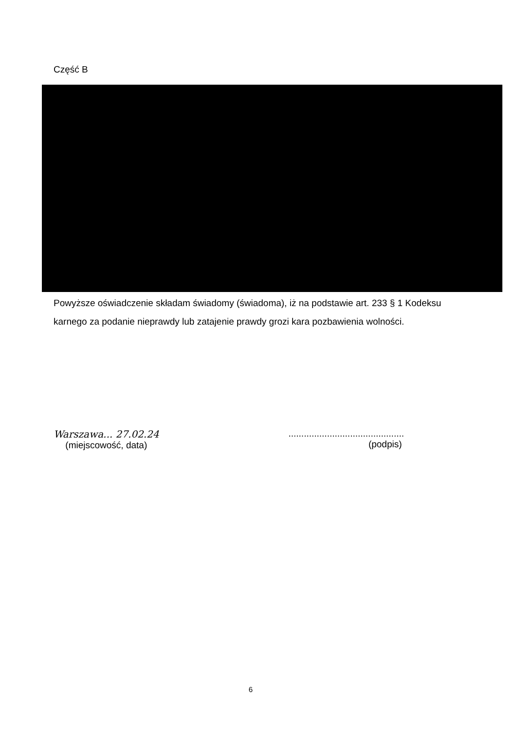Część B
Powyższe oświadczenie składam świadomy (świadoma), iż na podstawie art. 233 § 1 Kodeksu karnego za podanie nieprawdy lub zatajenie prawdy grozi kara pozbawienia wolności.
Warszawa... 27.02.24
(miejscowość, data)
.............................................
(podpis)
6